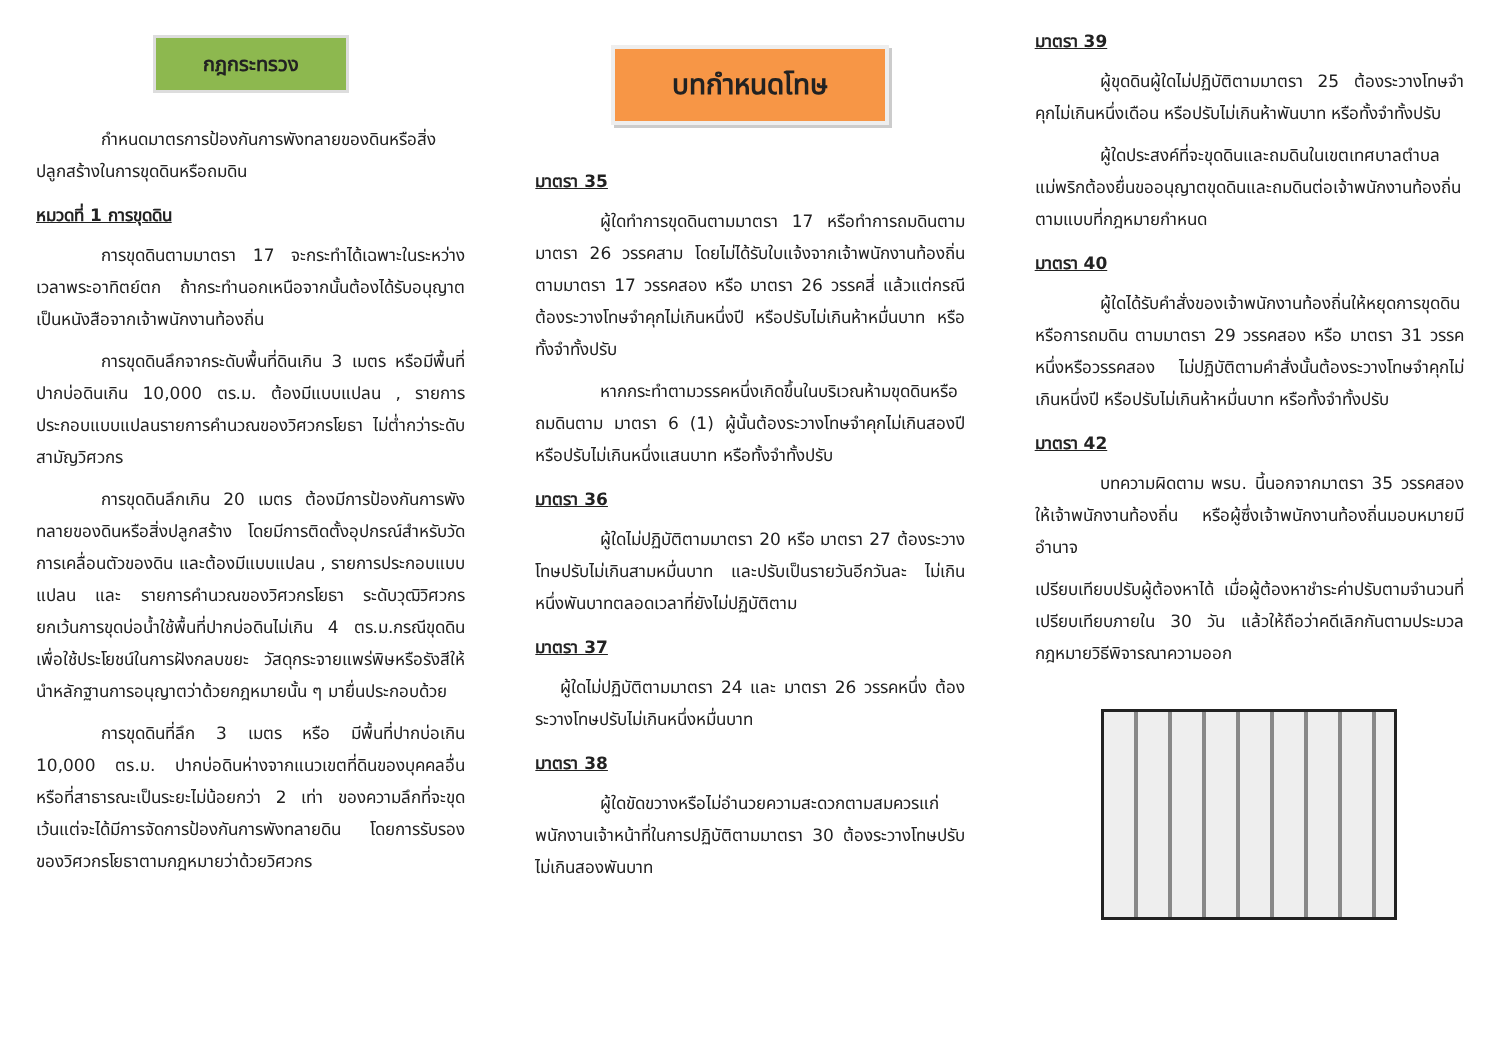กฎกระทรวง
กำหนดมาตรการป้องกันการพังทลายของดินหรือสิ่งปลูกสร้างในการขุดดินหรือถมดิน
หมวดที่ 1 การขุดดิน
การขุดดินตามมาตรา 17 จะกระทำได้เฉพาะในระหว่างเวลาพระอาทิตย์ตก ถ้ากระทำนอกเหนือจากนั้นต้องได้รับอนุญาตเป็นหนังสือจากเจ้าพนักงานท้องถิ่น
การขุดดินลึกจากระดับพื้นที่ดินเกิน 3 เมตร หรือมีพื้นที่ปากบ่อดินเกิน 10,000 ตร.ม. ต้องมีแบบแปลน , รายการประกอบแบบแปลนรายการคำนวณของวิศวกรโยธา ไม่ต่ำกว่าระดับสามัญวิศวกร
การขุดดินลึกเกิน 20 เมตร ต้องมีการป้องกันการพังทลายของดินหรือสิ่งปลูกสร้าง โดยมีการติดตั้งอุปกรณ์สำหรับวัดการเคลื่อนตัวของดิน และต้องมีแบบแปลน , รายการประกอบแบบแปลน และ รายการคำนวณของวิศวกรโยธา ระดับวุฒิวิศวกรยกเว้นการขุดบ่อน้ำใช้พื้นที่ปากบ่อดินไม่เกิน 4 ตร.ม.กรณีขุดดินเพื่อใช้ประโยชน์ในการฝังกลบขยะ วัสดุกระจายแพร่พิษหรือรังสีให้นำหลักฐานการอนุญาตว่าด้วยกฎหมายนั้น ๆ มายื่นประกอบด้วย
การขุดดินที่ลึก 3 เมตร หรือ มีพื้นที่ปากบ่อเกิน 10,000 ตร.ม. ปากบ่อดินห่างจากแนวเขตที่ดินของบุคคลอื่น หรือที่สาธารณะเป็นระยะไม่น้อยกว่า 2 เท่า ของความลึกที่จะขุด เว้นแต่จะได้มีการจัดการป้องกันการพังทลายดิน โดยการรับรองของวิศวกรโยธาตามกฎหมายว่าด้วยวิศวกร
บทกำหนดโทษ
มาตรา 35
ผู้ใดทำการขุดดินตามมาตรา 17 หรือทำการถมดินตามมาตรา 26 วรรคสาม โดยไม่ได้รับใบแจ้งจากเจ้าพนักงานท้องถิ่นตามมาตรา 17 วรรคสอง หรือ มาตรา 26 วรรคสี่ แล้วแต่กรณีต้องระวางโทษจำคุกไม่เกินหนึ่งปี หรือปรับไม่เกินห้าหมื่นบาท หรือทั้งจำทั้งปรับ
หากกระทำตามวรรคหนึ่งเกิดขึ้นในบริเวณห้ามขุดดินหรือถมดินตาม มาตรา 6 (1) ผู้นั้นต้องระวางโทษจำคุกไม่เกินสองปีหรือปรับไม่เกินหนึ่งแสนบาท หรือทั้งจำทั้งปรับ
มาตรา 36
ผู้ใดไม่ปฏิบัติตามมาตรา 20 หรือ มาตรา 27 ต้องระวางโทษปรับไม่เกินสามหมื่นบาท และปรับเป็นรายวันอีกวันละ ไม่เกินหนึ่งพันบาทตลอดเวลาที่ยังไม่ปฏิบัติตาม
มาตรา 37
ผู้ใดไม่ปฏิบัติตามมาตรา 24 และ มาตรา 26 วรรคหนึ่ง ต้องระวางโทษปรับไม่เกินหนึ่งหมื่นบาท
มาตรา 38
ผู้ใดขัดขวางหรือไม่อำนวยความสะดวกตามสมควรแก่พนักงานเจ้าหน้าที่ในการปฏิบัติตามมาตรา 30 ต้องระวางโทษปรับไม่เกินสองพันบาท
มาตรา 39
ผู้ขุดดินผู้ใดไม่ปฏิบัติตามมาตรา 25 ต้องระวางโทษจำคุกไม่เกินหนึ่งเดือน หรือปรับไม่เกินห้าพันบาท หรือทั้งจำทั้งปรับ
ผู้ใดประสงค์ที่จะขุดดินและถมดินในเขตเทศบาลตำบลแม่พริกต้องยื่นขออนุญาตขุดดินและถมดินต่อเจ้าพนักงานท้องถิ่นตามแบบที่กฎหมายกำหนด
มาตรา 40
ผู้ใดได้รับคำสั่งของเจ้าพนักงานท้องถิ่นให้หยุดการขุดดินหรือการถมดิน ตามมาตรา 29 วรรคสอง หรือ มาตรา 31 วรรคหนึ่งหรือวรรคสอง ไม่ปฏิบัติตามคำสั่งนั้นต้องระวางโทษจำคุกไม่เกินหนึ่งปี หรือปรับไม่เกินห้าหมื่นบาท หรือทั้งจำทั้งปรับ
มาตรา 42
บทความผิดตาม พรบ. นี้นอกจากมาตรา 35 วรรคสองให้เจ้าพนักงานท้องถิ่น หรือผู้ซึ่งเจ้าพนักงานท้องถิ่นมอบหมายมีอำนาจ
เปรียบเทียบปรับผู้ต้องหาได้ เมื่อผู้ต้องหาชำระค่าปรับตามจำนวนที่เปรียบเทียบภายใน 30 วัน แล้วให้ถือว่าคดีเลิกกันตามประมวลกฎหมายวิธีพิจารณาความออก